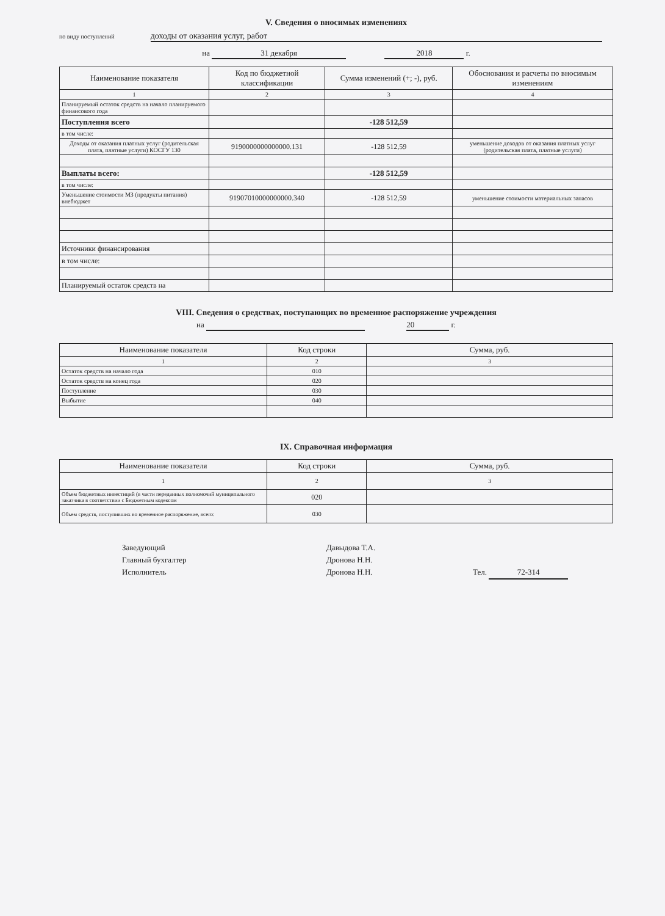V. Сведения о вносимых изменениях
по виду поступлений доходы от оказания услуг, работ
на 31 декабря 2018 г.
| Наименование показателя | Код по бюджетной классификации | Сумма изменений (+; -), руб. | Обоснования и расчеты по вносимым изменениям |
| --- | --- | --- | --- |
| 1 | 2 | 3 | 4 |
| Планируемый остаток средств на начало планируемого финансового года | | | |
| Поступления всего | | -128 512,59 | |
| в том числе: | | | |
| Доходы от оказания платных услуг (родительская плата, платные услуги) КОСГУ 130 | 9190000000000000.131 | -128 512,59 | уменьшение доходов от оказания платных услуг (родительская плата, платные услуги) |
| Выплаты всего: | | -128 512,59 | |
| в том числе: | | | |
| Уменьшение стоимости МЗ (продукты питания) внебюджет | 91907010000000000.340 | -128 512,59 | уменьшение стоимости материальных запасов |
| Источники финансирования | | | |
| в том числе: | | | |
| Планируемый остаток средств на | | | |
VIII. Сведения о средствах, поступающих во временное распоряжение учреждения
на 20 г.
| Наименование показателя | Код строки | Сумма, руб. |
| --- | --- | --- |
| 1 | 2 | 3 |
| Остаток средств на начало года | 010 | |
| Остаток средств на конец года | 020 | |
| Поступление | 030 | |
| Выбытие | 040 | |
IX. Справочная информация
| Наименование показателя | Код строки | Сумма, руб. |
| --- | --- | --- |
| 1 | 2 | 3 |
| Объем бюджетных инвестиций (в части переданных полномочий муниципального заказчика в соответствии с Бюджетным кодексом | 020 | |
| Объем средств, поступивших во временное распоряжение, всего: | 030 | |
Заведующий
Главный бухгалтер
Исполнитель
Давыдова Т.А.
Дронова Н.Н.
Дронова Н.Н.
Тел. 72-314